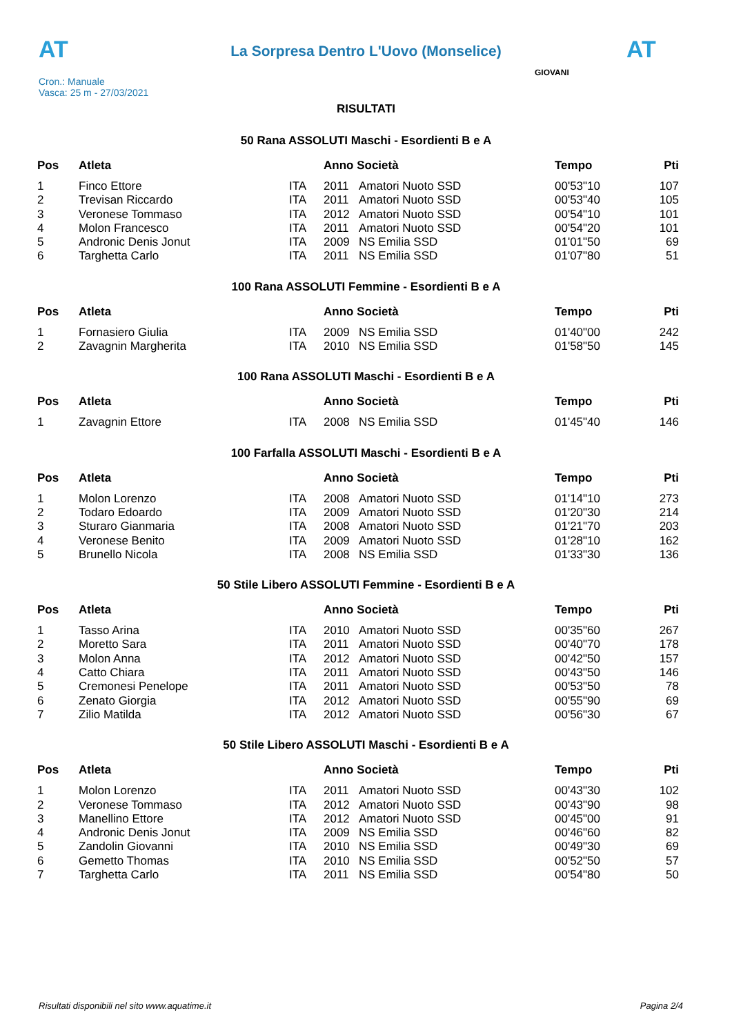AT
La Sorpresa Dentro L'Uovo (Monselice) AT
Cron.: Manuale
Vasca: 25 m - 27/03/2021
GIOVANI
RISULTATI
50 Rana ASSOLUTI Maschi - Esordienti B e A
| Pos | Atleta | | Anno Società | | Tempo | Pti |
| --- | --- | --- | --- | --- | --- | --- |
| 1 | Finco Ettore | ITA | 2011 | Amatori Nuoto SSD | 00'53"10 | 107 |
| 2 | Trevisan Riccardo | ITA | 2011 | Amatori Nuoto SSD | 00'53"40 | 105 |
| 3 | Veronese Tommaso | ITA | 2012 | Amatori Nuoto SSD | 00'54"10 | 101 |
| 4 | Molon Francesco | ITA | 2011 | Amatori Nuoto SSD | 00'54"20 | 101 |
| 5 | Andronic Denis Jonut | ITA | 2009 | NS Emilia SSD | 01'01"50 | 69 |
| 6 | Targhetta Carlo | ITA | 2011 | NS Emilia SSD | 01'07"80 | 51 |
100 Rana ASSOLUTI Femmine - Esordienti B e A
| Pos | Atleta | | Anno Società | | Tempo | Pti |
| --- | --- | --- | --- | --- | --- | --- |
| 1 | Fornasiero Giulia | ITA | 2009 | NS Emilia SSD | 01'40"00 | 242 |
| 2 | Zavagnin Margherita | ITA | 2010 | NS Emilia SSD | 01'58"50 | 145 |
100 Rana ASSOLUTI Maschi - Esordienti B e A
| Pos | Atleta | | Anno Società | | Tempo | Pti |
| --- | --- | --- | --- | --- | --- | --- |
| 1 | Zavagnin Ettore | ITA | 2008 | NS Emilia SSD | 01'45"40 | 146 |
100 Farfalla ASSOLUTI Maschi - Esordienti B e A
| Pos | Atleta | | Anno Società | | Tempo | Pti |
| --- | --- | --- | --- | --- | --- | --- |
| 1 | Molon Lorenzo | ITA | 2008 | Amatori Nuoto SSD | 01'14"10 | 273 |
| 2 | Todaro Edoardo | ITA | 2009 | Amatori Nuoto SSD | 01'20"30 | 214 |
| 3 | Sturaro Gianmaria | ITA | 2008 | Amatori Nuoto SSD | 01'21"70 | 203 |
| 4 | Veronese Benito | ITA | 2009 | Amatori Nuoto SSD | 01'28"10 | 162 |
| 5 | Brunello Nicola | ITA | 2008 | NS Emilia SSD | 01'33"30 | 136 |
50 Stile Libero ASSOLUTI Femmine - Esordienti B e A
| Pos | Atleta | | Anno Società | | Tempo | Pti |
| --- | --- | --- | --- | --- | --- | --- |
| 1 | Tasso Arina | ITA | 2010 | Amatori Nuoto SSD | 00'35"60 | 267 |
| 2 | Moretto Sara | ITA | 2011 | Amatori Nuoto SSD | 00'40"70 | 178 |
| 3 | Molon Anna | ITA | 2012 | Amatori Nuoto SSD | 00'42"50 | 157 |
| 4 | Catto Chiara | ITA | 2011 | Amatori Nuoto SSD | 00'43"50 | 146 |
| 5 | Cremonesi Penelope | ITA | 2011 | Amatori Nuoto SSD | 00'53"50 | 78 |
| 6 | Zenato Giorgia | ITA | 2012 | Amatori Nuoto SSD | 00'55"90 | 69 |
| 7 | Zilio Matilda | ITA | 2012 | Amatori Nuoto SSD | 00'56"30 | 67 |
50 Stile Libero ASSOLUTI Maschi - Esordienti B e A
| Pos | Atleta | | Anno Società | | Tempo | Pti |
| --- | --- | --- | --- | --- | --- | --- |
| 1 | Molon Lorenzo | ITA | 2011 | Amatori Nuoto SSD | 00'43"30 | 102 |
| 2 | Veronese Tommaso | ITA | 2012 | Amatori Nuoto SSD | 00'43"90 | 98 |
| 3 | Manellino Ettore | ITA | 2012 | Amatori Nuoto SSD | 00'45"00 | 91 |
| 4 | Andronic Denis Jonut | ITA | 2009 | NS Emilia SSD | 00'46"60 | 82 |
| 5 | Zandolin Giovanni | ITA | 2010 | NS Emilia SSD | 00'49"30 | 69 |
| 6 | Gemetto Thomas | ITA | 2010 | NS Emilia SSD | 00'52"50 | 57 |
| 7 | Targhetta Carlo | ITA | 2011 | NS Emilia SSD | 00'54"80 | 50 |
Risultati disponibili nel sito www.aquatime.it Pagina 2/4